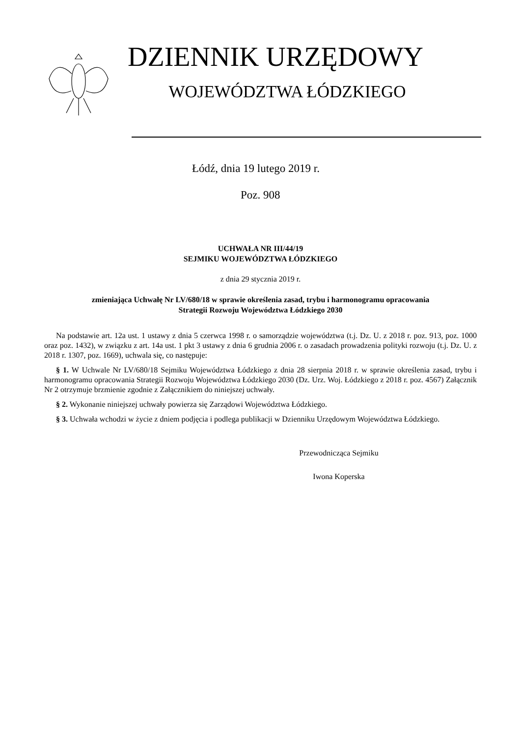DZIENNIK URZĘDOWY
WOJEWÓDZTWA ŁÓDZKIEGO
Łódź, dnia 19 lutego 2019 r.
Poz. 908
UCHWAŁA NR III/44/19
SEJMIKU WOJEWÓDZTWA ŁÓDZKIEGO
z dnia 29 stycznia 2019 r.
zmieniająca Uchwałę Nr LV/680/18 w sprawie określenia zasad, trybu i harmonogramu opracowania
Strategii Rozwoju Województwa Łódzkiego 2030
Na podstawie art. 12a ust. 1 ustawy z dnia 5 czerwca 1998 r. o samorządzie województwa (t.j. Dz. U. z 2018 r. poz. 913, poz. 1000 oraz poz. 1432), w związku z art. 14a ust. 1 pkt 3 ustawy z dnia 6 grudnia 2006 r. o zasadach prowadzenia polityki rozwoju (t.j. Dz. U. z 2018 r. 1307, poz. 1669), uchwala się, co następuje:
§ 1. W Uchwale Nr LV/680/18 Sejmiku Województwa Łódzkiego z dnia 28 sierpnia 2018 r. w sprawie określenia zasad, trybu i harmonogramu opracowania Strategii Rozwoju Województwa Łódzkiego 2030 (Dz. Urz. Woj. Łódzkiego z 2018 r. poz. 4567) Załącznik Nr 2 otrzymuje brzmienie zgodnie z Załącznikiem do niniejszej uchwały.
§ 2. Wykonanie niniejszej uchwały powierza się Zarządowi Województwa Łódzkiego.
§ 3. Uchwała wchodzi w życie z dniem podjęcia i podlega publikacji w Dzienniku Urzędowym Województwa Łódzkiego.
Przewodnicząca Sejmiku
Iwona Koperska